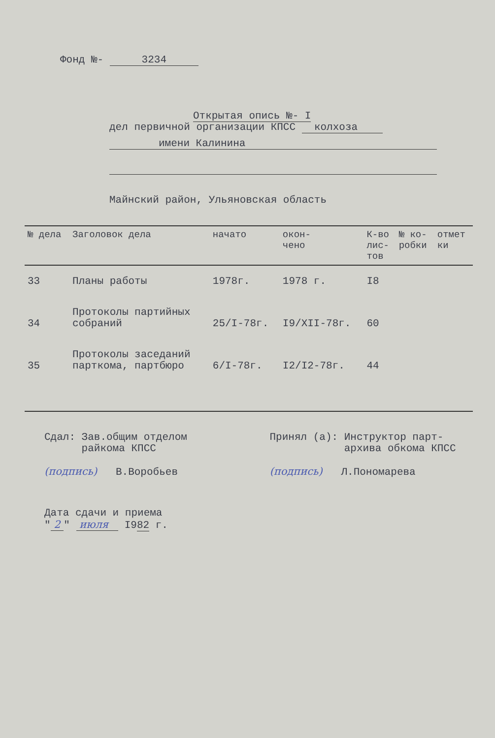Фонд №- 3234
Открытая опись №- I
дел первичной организации КПСС колхоза
имени Калинина
Майнский район, Ульяновская область
| № дела | Заголовок дела | начато | окон- чено | К-во лис- тов | № ко- робки | отмет ки |
| --- | --- | --- | --- | --- | --- | --- |
| 33 | Планы работы | 1978г. | 1978 г. | I8 | | |
| 34 | Протоколы партийных собраний | 25/I-78г. | I9/XII-78г. | 60 | | |
| 35 | Протоколы заседаний парткома, партбюро | 6/I-78г. | I2/I2-78г. | 44 | | |
Сдал: Зав.общим отделом
райкома КПСС
(подпись) В.Воробьев
Принял (а): Инструктор парт-
архива обкома КПСС
(подпись) Л.Пономарева
Дата сдачи и приема
" 2 " июля I982 г.